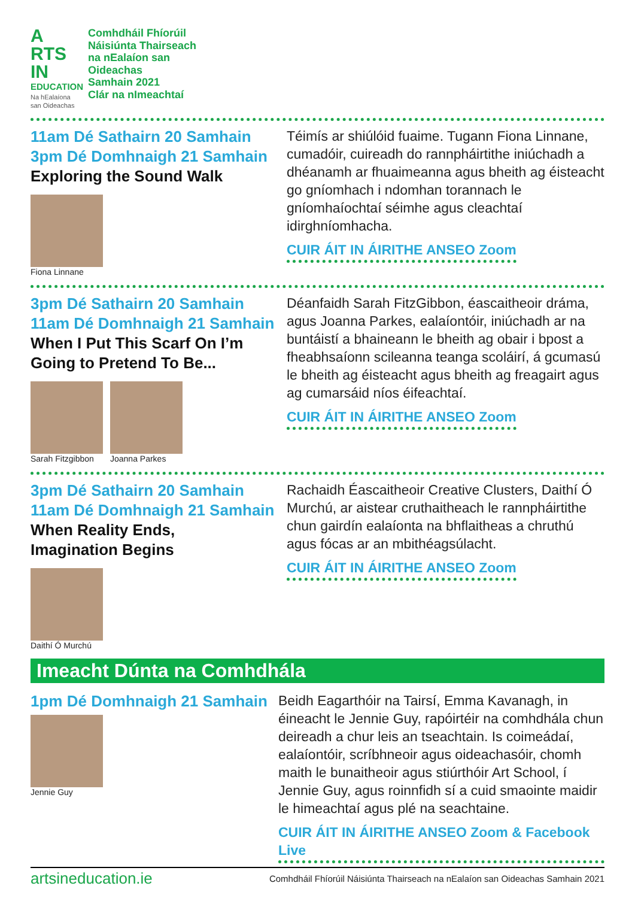A RTS IN
EDUCATION
Na hEalaíona san Oideachas
Comhdháil Fhíorúil
Náisiúnta Thairseach
na nEalaíon san
Oideachas
Samhain 2021
Clár na nImeachtaí
11am Dé Sathairn 20 Samhain
3pm Dé Domhnaigh 21 Samhain
Exploring the Sound Walk
Fiona Linnane
Téimís ar shiúlóid fuaime. Tugann Fiona Linnane, cumadóir, cuireadh do rannpháirtithe iniúchadh a dhéanamh ar fhuaimeanna agus bheith ag éisteacht go gníomhach i ndomhan torannach le gníomhaíochtaí séimhe agus cleachtaí idirghníomhacha.
CUIR ÁIT IN ÁIRITHE ANSEO Zoom
3pm Dé Sathairn 20 Samhain
11am Dé Domhnaigh 21 Samhain
When I Put This Scarf On I’m
Going to Pretend To Be...
Sarah Fitzgibbon Joanna Parkes
Déanfaidh Sarah FitzGibbon, éascaitheoir dráma, agus Joanna Parkes, ealaíontóir, iniúchadh ar na buntáistí a bhaineann le bheith ag obair i bpost a fheabhsaíonn scileanna teanga scoláirí, á gcumasú le bheith ag éisteacht agus bheith ag freagairt agus ag cumarsáid níos éifeachtaí.
CUIR ÁIT IN ÁIRITHE ANSEO Zoom
3pm Dé Sathairn 20 Samhain
11am Dé Domhnaigh 21 Samhain
When Reality Ends,
Imagination Begins
Daithí Ó Murchú
Rachaidh Éascaitheoir Creative Clusters, Daithí Ó Murchú, ar aistear cruthaitheach le rannpháirtithe chun gairdín ealaíonta na bhflaitheas a chruthú agus fócas ar an mbithéagsúlacht.
CUIR ÁIT IN ÁIRITHE ANSEO Zoom
Imeacht Dúnta na Comhdhála
1pm Dé Domhnaigh 21 Samhain
Jennie Guy
Beidh Eagarthóir na Tairsí, Emma Kavanagh, in éineacht le Jennie Guy, rapóirtéir na comhdhála chun deireadh a chur leis an tseachtain. Is coimeádaí, ealaíontóir, scríbhneoir agus oideachasóir, chomh maith le bunaitheoir agus stiúrthóir Art School, í Jennie Guy, agus roinnfidh sí a cuid smaointe maidir le himeachtaí agus plé na seachtaine.
CUIR ÁIT IN ÁIRITHE ANSEO Zoom & Facebook Live
artsineducation.ie Comhdháil Fhíorúil Náisiúnta Thairseach na nEalaíon san Oideachas Samhain 2021